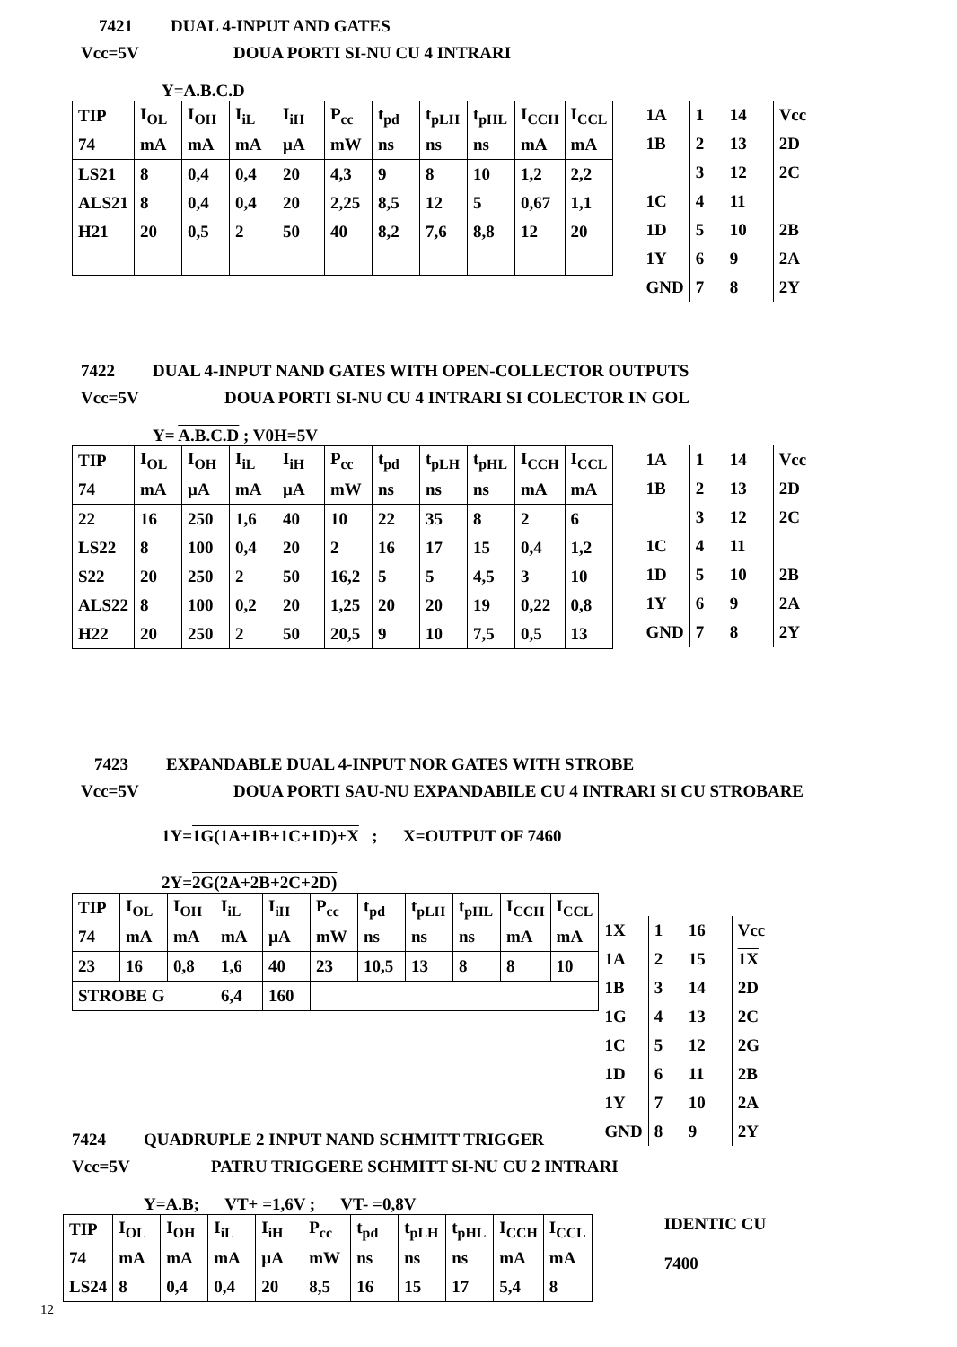7421 DUAL 4-INPUT AND GATES
Vcc=5V DOUA PORTI SI-NU CU 4 INTRARI
Y=A.B.C.D
| TIP | I<sub>OL</sub> | I<sub>OH</sub> | I<sub>iL</sub> | I<sub>iH</sub> | P<sub>cc</sub> | t<sub>pd</sub> | t<sub>pLH</sub> | t<sub>pHL</sub> | I<sub>CCH</sub> | I<sub>CCL</sub> |
| 74 | mA | mA | mA | µA | mW | ns | ns | ns | mA | mA |
| LS21 | 8 | 0,4 | 0,4 | 20 | 4,3 | 9 | 8 | 10 | 1,2 | 2,2 |
| ALS21 | 8 | 0,4 | 0,4 | 20 | 2,25 | 8,5 | 12 | 5 | 0,67 | 1,1 |
| H21 | 20 | 0,5 | 2 | 50 | 40 | 8,2 | 7,6 | 8,8 | 12 | 20 |
| 1A | 1 14 | Vcc |
| 1B | 2 13 | 2D |
| | 3 12 | 2C |
| 1C | 4 11 | |
| 1D | 5 10 | 2B |
| 1Y | 6 9 | 2A |
| GND | 7 8 | 2Y |
7422 DUAL 4-INPUT NAND GATES WITH OPEN-COLLECTOR OUTPUTS
Vcc=5V DOUA PORTI SI-NU CU 4 INTRARI SI COLECTOR IN GOL
Y= A.B.C.D ; V0H=5V
| TIP | I<sub>OL</sub> | I<sub>OH</sub> | I<sub>iL</sub> | I<sub>iH</sub> | P<sub>cc</sub> | t<sub>pd</sub> | t<sub>pLH</sub> | t<sub>pHL</sub> | I<sub>CCH</sub> | I<sub>CCL</sub> |
| 74 | mA | µA | mA | µA | mW | ns | ns | ns | mA | mA |
| 22 | 16 | 250 | 1,6 | 40 | 10 | 22 | 35 | 8 | 2 | 6 |
| LS22 | 8 | 100 | 0,4 | 20 | 2 | 16 | 17 | 15 | 0,4 | 1,2 |
| S22 | 20 | 250 | 2 | 50 | 16,2 | 5 | 5 | 4,5 | 3 | 10 |
| ALS22 | 8 | 100 | 0,2 | 20 | 1,25 | 20 | 20 | 19 | 0,22 | 0,8 |
| H22 | 20 | 250 | 2 | 50 | 20,5 | 9 | 10 | 7,5 | 0,5 | 13 |
| 1A | 1 14 | Vcc |
| 1B | 2 13 | 2D |
| | 3 12 | 2C |
| 1C | 4 11 | |
| 1D | 5 10 | 2B |
| 1Y | 6 9 | 2A |
| GND | 7 8 | 2Y |
7423 EXPANDABLE DUAL 4-INPUT NOR GATES WITH STROBE
Vcc=5V DOUA PORTI SAU-NU EXPANDABILE CU 4 INTRARI SI CU STROBARE
1Y=1G(1A+1B+1C+1D)+X ; X=OUTPUT OF 7460
2Y=2G(2A+2B+2C+2D)
| TIP | I<sub>OL</sub> | I<sub>OH</sub> | I<sub>iL</sub> | I<sub>iH</sub> | P<sub>cc</sub> | t<sub>pd</sub> | t<sub>pLH</sub> | t<sub>pHL</sub> | I<sub>CCH</sub> | I<sub>CCL</sub> |
| 74 | mA | mA | mA | µA | mW | ns | ns | ns | mA | mA |
| 23 | 16 | 0,8 | 1,6 | 40 | 23 | 10,5 | 13 | 8 | 8 | 10 |
| STROBE G | | | 6,4 | 160 | | | | | | |
| 1X | 1 16 | Vcc |
| 1A | 2 15 | 1X |
| 1B | 3 14 | 2D |
| 1G | 4 13 | 2C |
| 1C | 5 12 | 2G |
| 1D | 6 11 | 2B |
| 1Y | 7 10 | 2A |
| GND | 8 9 | 2Y |
7424 QUADRUPLE 2 INPUT NAND SCHMITT TRIGGER
Vcc=5V PATRU TRIGGERE SCHMITT SI-NU CU 2 INTRARI
Y=A.B; VT+ =1,6V ; VT- =0,8V
| TIP | I<sub>OL</sub> | I<sub>OH</sub> | I<sub>iL</sub> | I<sub>iH</sub> | P<sub>cc</sub> | t<sub>pd</sub> | t<sub>pLH</sub> | t<sub>pHL</sub> | I<sub>CCH</sub> | I<sub>CCL</sub> |
| 74 | mA | mA | mA | µA | mW | ns | ns | ns | mA | mA |
| LS24 | 8 | 0,4 | 0,4 | 20 | 8,5 | 16 | 15 | 17 | 5,4 | 8 |
IDENTIC CU
7400
12